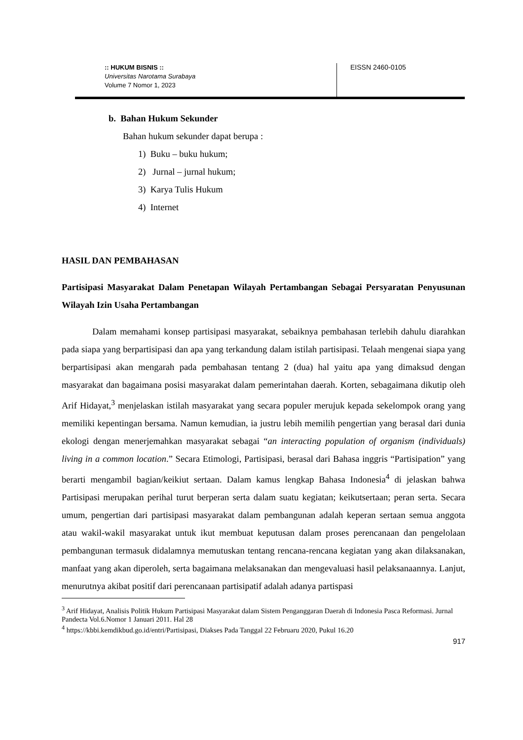:: HUKUM BISNIS ::
Universitas Narotama Surabaya
Volume 7 Nomor 1, 2023
EISSN 2460-0105
b. Bahan Hukum Sekunder
Bahan hukum sekunder dapat berupa :
1) Buku – buku hukum;
2) Jurnal – jurnal hukum;
3) Karya Tulis Hukum
4) Internet
HASIL DAN PEMBAHASAN
Partisipasi Masyarakat Dalam Penetapan Wilayah Pertambangan Sebagai Persyaratan Penyusunan Wilayah Izin Usaha Pertambangan
Dalam memahami konsep partisipasi masyarakat, sebaiknya pembahasan terlebih dahulu diarahkan pada siapa yang berpartisipasi dan apa yang terkandung dalam istilah partisipasi. Telaah mengenai siapa yang berpartisipasi akan mengarah pada pembahasan tentang 2 (dua) hal yaitu apa yang dimaksud dengan masyarakat dan bagaimana posisi masyarakat dalam pemerintahan daerah. Korten, sebagaimana dikutip oleh Arif Hidayat,<sup>3</sup> menjelaskan istilah masyarakat yang secara populer merujuk kepada sekelompok orang yang memiliki kepentingan bersama. Namun kemudian, ia justru lebih memilih pengertian yang berasal dari dunia ekologi dengan menerjemahkan masyarakat sebagai “an interacting population of organism (individuals) living in a common location.” Secara Etimologi, Partisipasi, berasal dari Bahasa inggris “Partisipation” yang berarti mengambil bagian/keikiut sertaan. Dalam kamus lengkap Bahasa Indonesia<sup>4</sup> di jelaskan bahwa Partisipasi merupakan perihal turut berperan serta dalam suatu kegiatan; keikutsertaan; peran serta. Secara umum, pengertian dari partisipasi masyarakat dalam pembangunan adalah keperan sertaan semua anggota atau wakil-wakil masyarakat untuk ikut membuat keputusan dalam proses perencanaan dan pengelolaan pembangunan termasuk didalamnya memutuskan tentang rencana-rencana kegiatan yang akan dilaksanakan, manfaat yang akan diperoleh, serta bagaimana melaksanakan dan mengevaluasi hasil pelaksanaannya. Lanjut, menurutnya akibat positif dari perencanaan partisipatif adalah adanya partispasi
<sup>3</sup> Arif Hidayat, Analisis Politik Hukum Partisipasi Masyarakat dalam Sistem Penganggaran Daerah di Indonesia Pasca Reformasi. Jurnal Pandecta Vol.6.Nomor 1 Januari 2011. Hal 28
<sup>4</sup> https://kbbi.kemdikbud.go.id/entri/Partisipasi, Diakses Pada Tanggal 22 Februaru 2020, Pukul 16.20
917